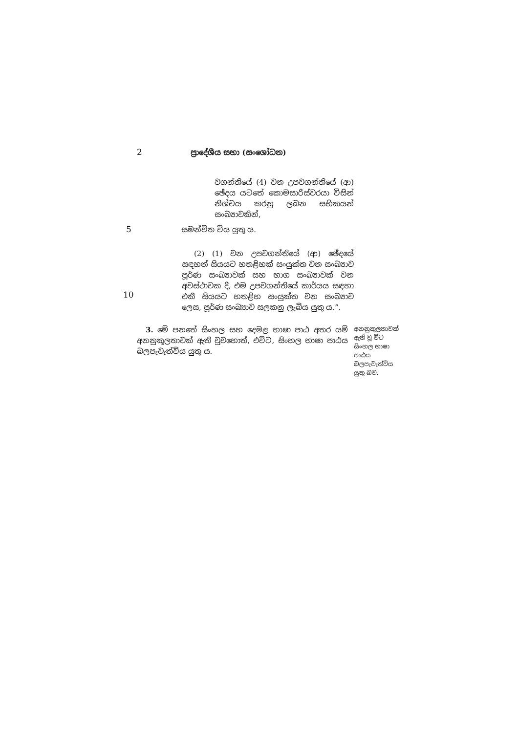2 ප්‍රාදේශීය සභා (සංශෝධන)
වගන්තියේ (4) වන උපවගන්තියේ (ආ) ඡේදය යටතේ කොමසාරිස්වරයා විසින් නිශ්චය කරනු ලබන සභිකයන් සංඛ්‍යාවකින්,
5 සමන්විත විය යුතු ය.
(2) (1) වන උපවගන්තියේ (ආ) ඡේදයේ සඳහන් සියයට හතළිහක් සංයුක්ත වන සංඛ්‍යාව පූර්ණ සංඛ්‍යාවක් සහ භාග සංඛ්‍යාවක් වන අවස්ථාවක දී, එම උපවගන්තියේ කාර්යය සඳහා එකී සියයට හතළිහ සංයුක්ත වන සංඛ්‍යාව ලෙස, පූර්ණ සංඛ්‍යාව සලකනු ලැබිය යුතු ය.”.
10
3. මේ පනතේ සිංහල සහ දෙමළ භාෂා පාඨ අතර යම් අනනුකූලතාවක් ඇති වුවහොත්, එවිට, සිංහල භාෂා පාඨය බලපැවැත්විය යුතු ය.
අනනුකූලතාවක් ඇති වූ විට සිංහල භාෂා පාඨය බලපැවැත්විය යුතු බව.